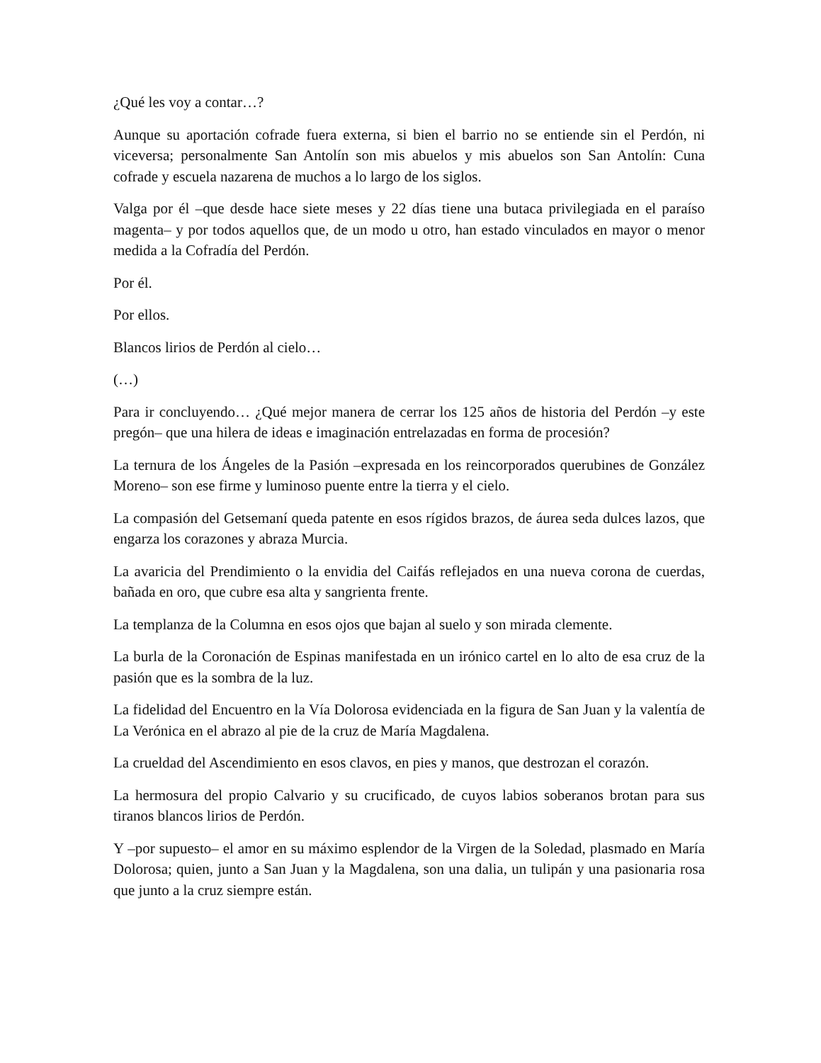¿Qué les voy a contar…?
Aunque su aportación cofrade fuera externa, si bien el barrio no se entiende sin el Perdón, ni viceversa; personalmente San Antolín son mis abuelos y mis abuelos son San Antolín: Cuna cofrade y escuela nazarena de muchos a lo largo de los siglos.
Valga por él –que desde hace siete meses y 22 días tiene una butaca privilegiada en el paraíso magenta– y por todos aquellos que, de un modo u otro, han estado vinculados en mayor o menor medida a la Cofradía del Perdón.
Por él.
Por ellos.
Blancos lirios de Perdón al cielo…
(…)
Para ir concluyendo… ¿Qué mejor manera de cerrar los 125 años de historia del Perdón –y este pregón– que una hilera de ideas e imaginación entrelazadas en forma de procesión?
La ternura de los Ángeles de la Pasión –expresada en los reincorporados querubines de González Moreno– son ese firme y luminoso puente entre la tierra y el cielo.
La compasión del Getsemaní queda patente en esos rígidos brazos, de áurea seda dulces lazos, que engarza los corazones y abraza Murcia.
La avaricia del Prendimiento o la envidia del Caifás reflejados en una nueva corona de cuerdas, bañada en oro, que cubre esa alta y sangrienta frente.
La templanza de la Columna en esos ojos que bajan al suelo y son mirada clemente.
La burla de la Coronación de Espinas manifestada en un irónico cartel en lo alto de esa cruz de la pasión que es la sombra de la luz.
La fidelidad del Encuentro en la Vía Dolorosa evidenciada en la figura de San Juan y la valentía de La Verónica en el abrazo al pie de la cruz de María Magdalena.
La crueldad del Ascendimiento en esos clavos, en pies y manos, que destrozan el corazón.
La hermosura del propio Calvario y su crucificado, de cuyos labios soberanos brotan para sus tiranos blancos lirios de Perdón.
Y –por supuesto– el amor en su máximo esplendor de la Virgen de la Soledad, plasmado en María Dolorosa; quien, junto a San Juan y la Magdalena, son una dalia, un tulipán y una pasionaria rosa que junto a la cruz siempre están.